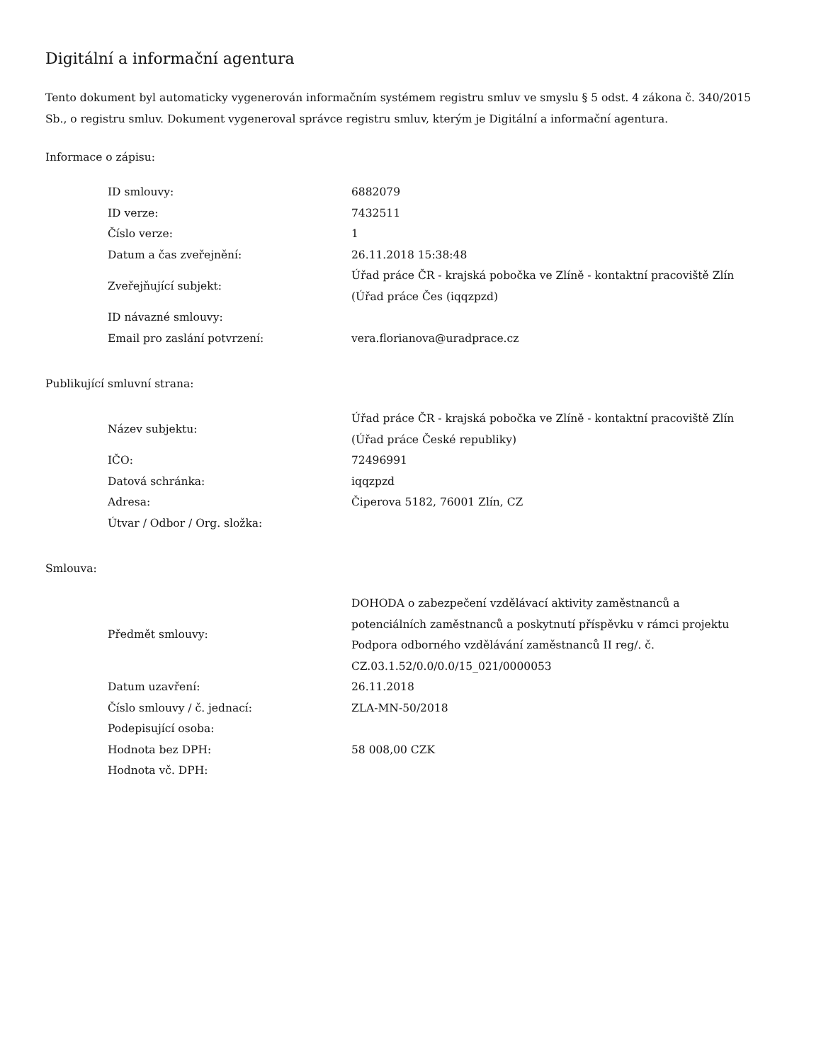Digitální a informační agentura
Tento dokument byl automaticky vygenerován informačním systémem registru smluv ve smyslu § 5 odst. 4 zákona č. 340/2015 Sb., o registru smluv. Dokument vygeneroval správce registru smluv, kterým je Digitální a informační agentura.
Informace o zápisu:
| ID smlouvy: | 6882079 |
| ID verze: | 7432511 |
| Číslo verze: | 1 |
| Datum a čas zveřejnění: | 26.11.2018 15:38:48 |
| Zveřejňující subjekt: | Úřad práce ČR - krajská pobočka ve Zlíně - kontaktní pracoviště Zlín (Úřad práce Čes (iqqzpzd) |
| ID návazné smlouvy: | |
| Email pro zaslání potvrzení: | vera.florianova@uradprace.cz |
Publikující smluvní strana:
| Název subjektu: | Úřad práce ČR - krajská pobočka ve Zlíně - kontaktní pracoviště Zlín (Úřad práce České republiky) |
| IČO: | 72496991 |
| Datová schránka: | iqqzpzd |
| Adresa: | Čiperova 5182, 76001 Zlín, CZ |
| Útvar / Odbor / Org. složka: | |
Smlouva:
| Předmět smlouvy: | DOHODA o zabezpečení vzdělávací aktivity zaměstnanců a potenciálních zaměstnanců a poskytnutí příspěvku v rámci projektu Podpora odborného vzdělávání zaměstnanců II reg/. č. CZ.03.1.52/0.0/0.0/15_021/0000053 |
| Datum uzavření: | 26.11.2018 |
| Číslo smlouvy / č. jednací: | ZLA-MN-50/2018 |
| Podepisující osoba: | |
| Hodnota bez DPH: | 58 008,00 CZK |
| Hodnota vč. DPH: | |